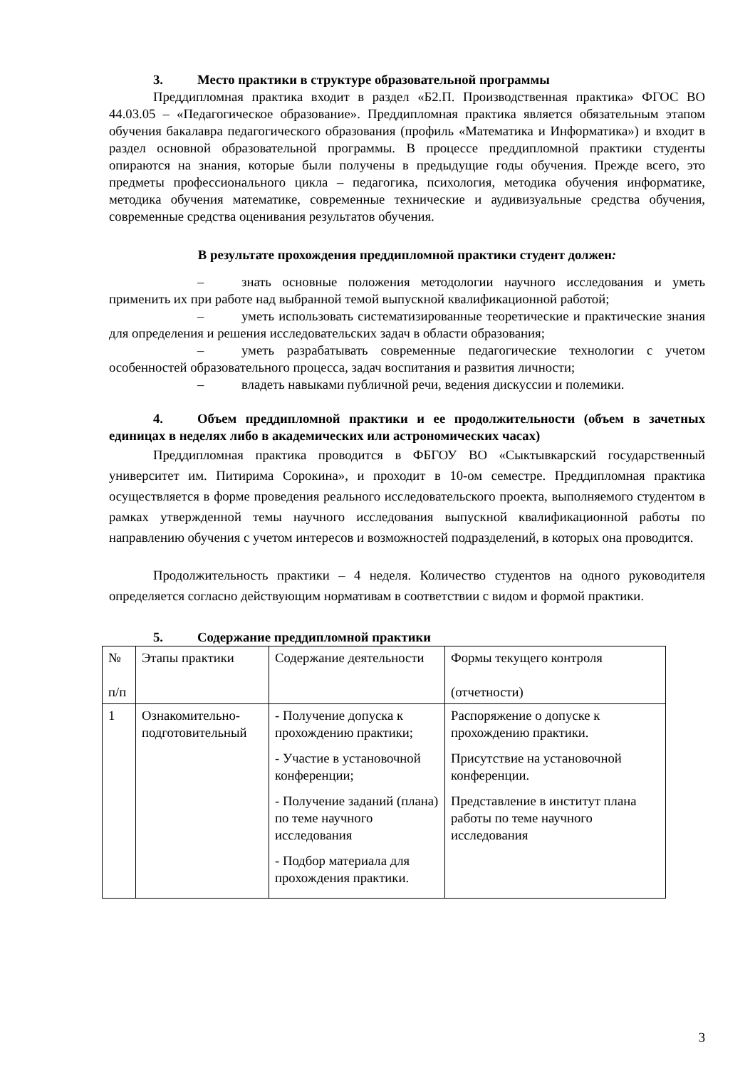3. Место практики в структуре образовательной программы
Преддипломная практика входит в раздел «Б2.П. Производственная практика» ФГОС ВО 44.03.05 – «Педагогическое образование». Преддипломная практика является обязательным этапом обучения бакалавра педагогического образования (профиль «Математика и Информатика») и входит в раздел основной образовательной программы. В процессе преддипломной практики студенты опираются на знания, которые были получены в предыдущие годы обучения. Прежде всего, это предметы профессионального цикла – педагогика, психология, методика обучения информатике, методика обучения математике, современные технические и аудивизуальные средства обучения, современные средства оценивания результатов обучения.
В результате прохождения преддипломной практики студент должен:
– знать основные положения методологии научного исследования и уметь применить их при работе над выбранной темой выпускной квалификационной работой;
– уметь использовать систематизированные теоретические и практические знания для определения и решения исследовательских задач в области образования;
– уметь разрабатывать современные педагогические технологии с учетом особенностей образовательного процесса, задач воспитания и развития личности;
– владеть навыками публичной речи, ведения дискуссии и полемики.
4. Объем преддипломной практики и ее продолжительности (объем в зачетных единицах в неделях либо в академических или астрономических часах)
Преддипломная практика проводится в ФБГОУ ВО «Сыктывкарский государственный университет им. Питирима Сорокина», и проходит в 10-ом семестре. Преддипломная практика осуществляется в форме проведения реального исследовательского проекта, выполняемого студентом в рамках утвержденной темы научного исследования выпускной квалификационной работы по направлению обучения с учетом интересов и возможностей подразделений, в которых она проводится.
Продолжительность практики – 4 неделя. Количество студентов на одного руководителя определяется согласно действующим нормативам в соответствии с видом и формой практики.
5. Содержание преддипломной практики
| № п/п | Этапы практики | Содержание деятельности | Формы текущего контроля (отчетности) |
| 1 | Ознакомительно-подготовительный | - Получение допуска к прохождению практики; - Участие в установочной конференции; - Получение заданий (плана) по теме научного исследования - Подбор материала для прохождения практики. | Распоряжение о допуске к прохождению практики. Присутствие на установочной конференции. Представление в институт плана работы по теме научного исследования |
3